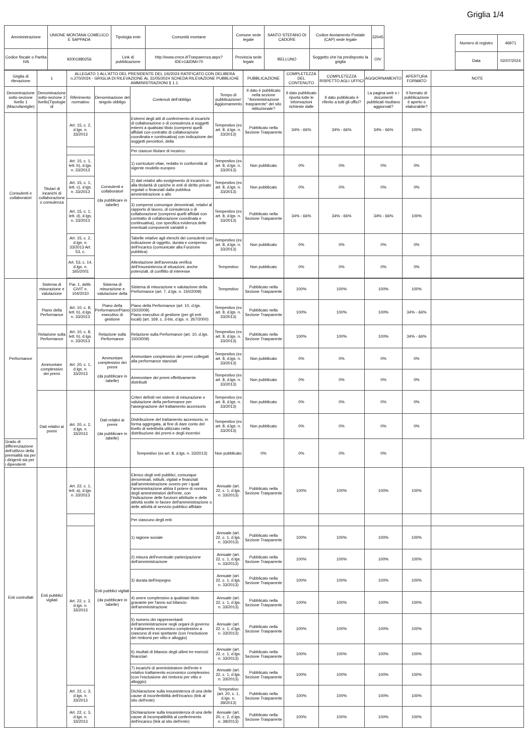Griglia 1/4
| Amministrazione | UNIONE MONTANA COMELICO E SAPPADA | Tipologia ente | Comunità montane | Comune sede legale | SANTO STEFANO DI CADORE | Codice Avviamento Postale (CAP) sede legale | 32045 |
| Codice fiscale o Partita IVA | 92001980256 | Link di pubblicazione | http://www.cmcs.it/Trasparenza.aspx?IDE=1&IDM=70 | Provincia sede legale | BELLUNO | Soggetto che ha predisposto la griglia | OIV |
| Numero di registro | 46971 |
| Data | 02/07/2024 |
| Griglia di rilevazione | 1 | ALLEGATO 1 ALL'ATTO DEL PRESIDENTE DEL 1/6/2024 RATIFICATO CON DELIBERA n.270/2024 - GRIGLIA DI RILEVAZIONE AL 31/05/2024 SCHEDA RILEVAZIONE PUBBLICHE AMMINISTRAZIIONI § 1.1. | | | | PUBBLICAZIONE | COMPLETEZZA DEL CONTENUTO | COMPLETEZZA RISPETTO AGLI UFFICI | AGGIORNAMENTO | APERTURA FORMATO | NOTE |
| Denominazione sotto-sezione livello 1 (Macrofamiglie) | Denominazione sotto-sezione 2 livello(Tipologie di | Riferimento normativo | Denominazione del singolo obbligo | Contenuti dell'obbligo | Tempo di pubblicazione/ Aggiornamento | Il dato è pubblicato nella sezione "Amministrazione trasparente" del sito istituzionale? | Il dato pubblicato riporta tutte le informazioni richieste dalle | Il dato pubblicato è riferito a tutti gli uffici? | La pagina web e i documenti pubblicati risultano aggiornati? | Il formato di pubblicazione è aperto o elaborabile? | |
| Consulenti e collaboratori | Titolari di incarichi di collaborazione o consulenza | Art. 15, c. 2, d.lgs. n. 33/2013 | Consulenti e collaboratori (da pubblicare in tabelle) | Estremi degli atti di conferimento di incarichi di collaborazione o di consulenza a soggetti esterni a qualsiasi titolo (compresi quelli affidati con contratto di collaborazione coordinata e continuativa) con indicazione dei soggetti percettori, della | Tempestivo (ex art. 8, d.lgs. n. 33/2013) | Pubblicato nella Sezione Trasparente | 34% - 66% | 34% - 66% | 34% - 66% | 100% | |
| | | | | Per ciascun titolare di incarico: | | | | | | | |
| | | Art. 15, c. 1, lett. b), d.lgs. n. 33/2013 | | 1) curriculum vitae, redatto in conformità al vigente modello europeo | Tempestivo (ex art. 8, d.lgs. n. 33/2013) | Non pubblicato | 0% | 0% | 0% | 0% | |
| | | Art. 15, c. 1, lett. c), d.lgs. n. 33/2013 | | 2) dati relativi allo svolgimento di incarichi o alla titolarità di cariche in enti di diritto privato regolati o finanziati dalla pubblica amministrazione o allo | Tempestivo (ex art. 8, d.lgs. n. 33/2013) | Non pubblicato | 0% | 0% | 0% | 0% | |
| | | Art. 15, c. 1, lett. d), d.lgs. n. 33/2013 | | 3) compensi comunque denominati, relativi al rapporto di lavoro, di consulenza o di collaborazione (compresi quelli affidati con contratto di collaborazione coordinata e continuativa), con specifica evidenza delle eventuali componenti variabili o | Tempestivo (ex art. 8, d.lgs. n. 33/2013) | Pubblicato nella Sezione Trasparente | 34% - 66% | 34% - 66% | 34% - 66% | 100% | |
| | | Art. 15, c. 2, d.lgs. n. 33/2013 Art. 53, c. | | Tabelle relative agli elenchi dei consulenti con indicazione di oggetto, durata e compenso dell'incarico (comunicate alla Funzione pubblica) | Tempestivo (ex art. 8, d.lgs. n. 33/2013) | Non pubblicato | 0% | 0% | 0% | 0% | |
| | | Art. 53, c. 14, d.lgs. n. 165/2001 | | Attestazione dell'avvenuta verifica dell'insussistenza di situazioni, anche potenziali, di conflitto di interesse | Tempestivo | Non pubblicato | 0% | 0% | 0% | 0% | |
| Performance | Sistema di misurazione e valutazione | Par. 1, delib. CiVIT n. 104/2010 | Sistema di misurazione e valutazione della | Sistema di misurazione e valutazione della Performance (art. 7, d.lgs. n. 150/2009) | Tempestivo | Pubblicato nella Sezione Trasparente | 100% | 100% | 100% | 100% | |
| | Piano della Performance | Art. 10, c. 8, lett. b), d.lgs. n. 33/2013 | Piano della Performance/Piano esecutivo di gestione | Piano della Performance (art. 10, d.lgs. 150/2009) Piano esecutivo di gestione (per gli enti locali) (art. 169, c. 3-bis, d.lgs. n. 267/2000) | Tempestivo (ex art. 8, d.lgs. n. 33/2013) | Pubblicato nella Sezione Trasparente | 100% | 100% | 100% | 34% - 66% | |
| | Relazione sulla Performance | Art. 10, c. 8, lett. b), d.lgs. n. 33/2013 | Relazione sulla Performance | Relazione sulla Performance (art. 10, d.lgs. 150/2009) | Tempestivo (ex art. 8, d.lgs. n. 33/2013) | Pubblicato nella Sezione Trasparente | 100% | 100% | 100% | 34% - 66% | |
| | Ammontare complessivo dei premi | Art. 20, c. 1, d.lgs. n. 33/2013 | Ammontare complessivo dei premi (da pubblicare in tabelle) | Ammontare complessivo dei premi collegati alla performance stanziati | Tempestivo (ex art. 8, d.lgs. n. 33/2013) | Non pubblicato | 0% | 0% | 0% | 0% | |
| | | | | Ammontare dei premi effettivamente distribuiti | Tempestivo (ex art. 8, d.lgs. n. 33/2013) | Non pubblicato | 0% | 0% | 0% | 0% | |
| | Dati relativi ai premi | Art. 20, c. 2, d.lgs. n. 33/2013 | Dati relativi ai premi (da pubblicare in tabelle) | Criteri definiti nei sistemi di misurazione e valutazione della performance per l'assegnazione del trattamento accessorio | Tempestivo (ex art. 8, d.lgs. n. 33/2013) | Non pubblicato | 0% | 0% | 0% | 0% | |
| | | | | Distribuzione del trattamento accessorio, in forma aggregata, al fine di dare conto del livello di selettività utilizzato nella distribuzione dei premi e degli incentivi | Tempestivo (ex art. 8, d.lgs. n. 33/2013) | Non pubblicato | 0% | 0% | 0% | 0% | |
| Grado di differenziazione dell'utilizzo della premialità sia per i dirigenti sia per i dipendenti | | | | Tempestivo (ex art. 8, d.lgs. n. 33/2013) | Non pubblicato | 0% | 0% | 0% | 0% | | |
| Enti controllati | Enti pubblici vigilati | Art. 22, c. 1, lett. a), d.lgs. n. 33/2013 | Enti pubblici vigilati (da pubblicare in tabelle) | Elenco degli enti pubblici, comunque denominati, istituiti, vigilati e finanziati dall'amministrazione ovvero per i quali l'amministrazione abbia il potere di nomina degli amministratori dell'ente, con l'indicazione delle funzioni attribuite e delle attività svolte in favore dell'amministrazione o delle attività di servizio pubblico affidate | Annuale (art. 22, c. 1, d.lgs. n. 33/2013) | Pubblicato nella Sezione Trasparente | 100% | 100% | 100% | 100% | |
| | | | | Per ciascuno degli enti: | | | | | | | |
| | | Art. 22, c. 2, d.lgs. n. 33/2013 | | 1) ragione sociale | Annuale (art. 22, c. 1, d.lgs. n. 33/2013) | Pubblicato nella Sezione Trasparente | 100% | 100% | 100% | 100% | |
| | | | | 2) misura dell'eventuale partecipazione dell'amministrazione | Annuale (art. 22, c. 1, d.lgs. n. 33/2013) | Pubblicato nella Sezione Trasparente | 100% | 100% | 100% | 100% | |
| | | | | 3) durata dell'impegno | Annuale (art. 22, c. 1, d.lgs. n. 33/2013) | Pubblicato nella Sezione Trasparente | 100% | 100% | 100% | 100% | |
| | | | | 4) onere complessivo a qualsiasi titolo gravante per l'anno sul bilancio dell'amministrazione | Annuale (art. 22, c. 1, d.lgs. n. 33/2013) | Pubblicato nella Sezione Trasparente | 100% | 100% | 100% | 100% | |
| | | | | 5) numero dei rappresentanti dell'amministrazione negli organi di governo e trattamento economico complessivo a ciascuno di essi spettante (con l'esclusione dei rimborsi per vitto e alloggio) | Annuale (art. 22, c. 1, d.lgs. n. 33/2013) | Pubblicato nella Sezione Trasparente | 100% | 100% | 100% | 100% | |
| | | | | 6) risultati di bilancio degli ultimi tre esercizi finanziari | Annuale (art. 22, c. 1, d.lgs. n. 33/2013) | Pubblicato nella Sezione Trasparente | 100% | 100% | 100% | 100% | |
| | | | | 7) incarichi di amministratore dell'ente e relativo trattamento economico complessivo (con l'esclusione dei rimborsi per vitto e alloggio) | Annuale (art. 22, c. 1, d.lgs. n. 33/2013) | Pubblicato nella Sezione Trasparente | 100% | 100% | 100% | 100% | |
| | | Art. 22, c. 3, d.lgs. n. 33/2013 | | Dichiarazione sulla insussistenza di una delle cause di inconferibilità dell'incarico (link al sito dell'ente) | Tempestivo (art. 20, c. 1, d.lgs. n. 39/2013) | Pubblicato nella Sezione Trasparente | 100% | 100% | 100% | 100% | |
| | | Art. 22, c. 3, d.lgs. n. 33/2013 | | Dichiarazione sulla insussistenza di una delle cause di incompatibilità al conferimento dell'incarico (link al sito dell'ente) | Annuale (art. 20, c. 2, d.lgs. n. 39/2013) | Pubblicato nella Sezione Trasparente | 100% | 100% | 100% | 100% | |